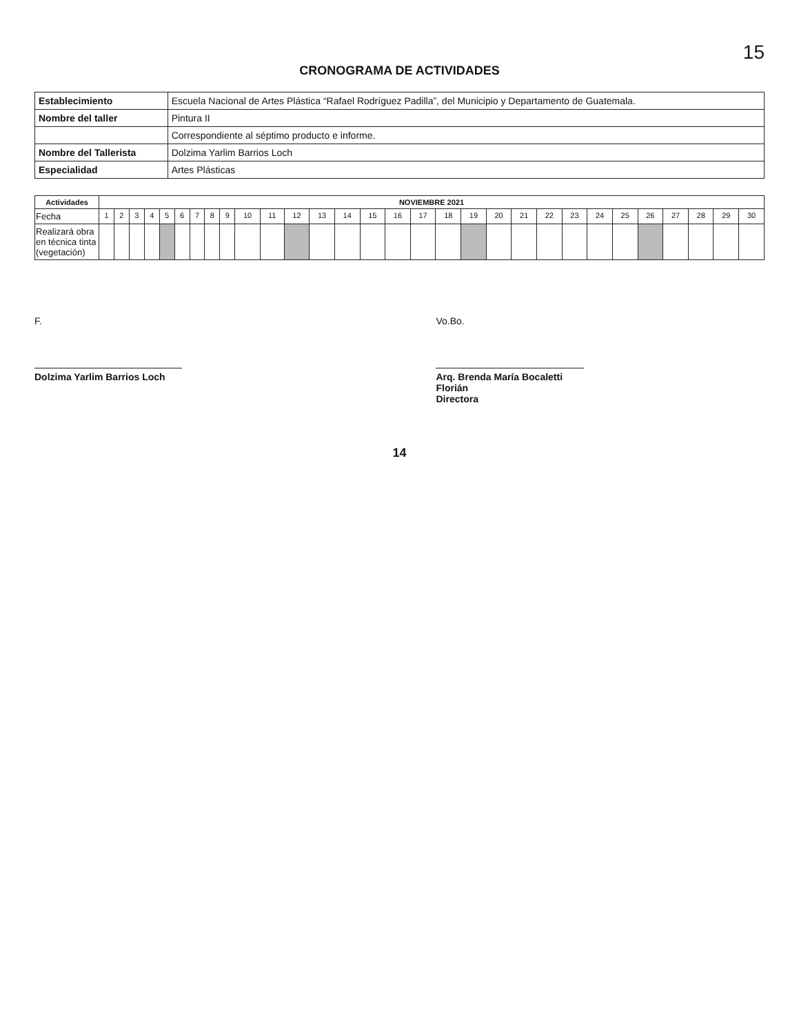15
CRONOGRAMA DE ACTIVIDADES
| Establecimiento | Escuela Nacional de Artes Plástica “Rafael Rodríguez Padilla”, del Municipio y Departamento de Guatemala. |
| Nombre del taller | Pintura II |
| | Correspondiente al séptimo producto e informe. |
| Nombre del Tallerista | Dolzima Yarlim Barrios Loch |
| Especialidad | Artes Plásticas |
| Actividades | NOVIEMBRE 2021 | | | | | | | | | | | | | | | | | | | | | | | | | | | | | |
| --- | --- | --- | --- | --- | --- | --- | --- | --- | --- | --- | --- | --- | --- | --- | --- | --- | --- | --- | --- | --- | --- | --- | --- | --- | --- | --- | --- | --- | --- | --- |
| Fecha | 1 | 2 | 3 | 4 | 5 | 6 | 7 | 8 | 9 | 10 | 11 | 12 | 13 | 14 | 15 | 16 | 17 | 18 | 19 | 20 | 21 | 22 | 23 | 24 | 25 | 26 | 27 | 28 | 29 | 30 |
| Realizará obra en técnica tinta (vegetación) | | | | | | | | | | | | | | | | | | | | | | | | | | | | | | |
F.
Dolzima Yarlim Barrios Loch
Vo.Bo.
Arq. Brenda María Bocaletti Florián
Directora
14